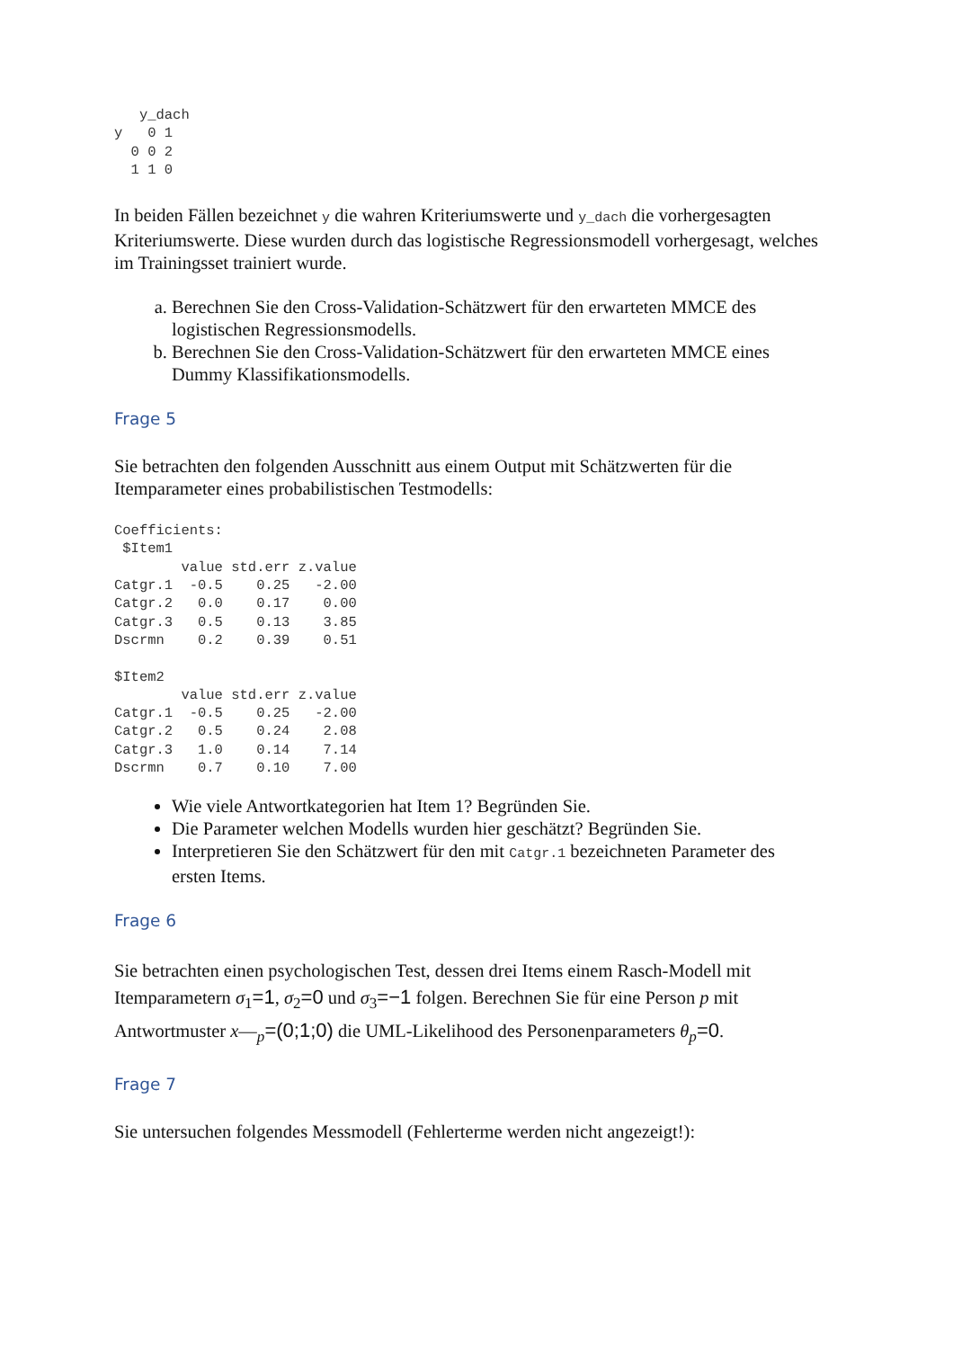y_dach
y   0 1
  0 0 2
  1 1 0
In beiden Fällen bezeichnet y die wahren Kriteriumswerte und y_dach die vorhergesagten Kriteriumswerte. Diese wurden durch das logistische Regressionsmodell vorhergesagt, welches im Trainingsset trainiert wurde.
a. Berechnen Sie den Cross-Validation-Schätzwert für den erwarteten MMCE des logistischen Regressionsmodells.
b. Berechnen Sie den Cross-Validation-Schätzwert für den erwarteten MMCE eines Dummy Klassifikationsmodells.
Frage 5
Sie betrachten den folgenden Ausschnitt aus einem Output mit Schätzwerten für die Itemparameter eines probabilistischen Testmodells:
Coefficients:
 $Item1
        value std.err z.value
Catgr.1  -0.5    0.25   -2.00
Catgr.2   0.0    0.17    0.00
Catgr.3   0.5    0.13    3.85
Dscrmn    0.2    0.39    0.51

$Item2
        value std.err z.value
Catgr.1  -0.5    0.25   -2.00
Catgr.2   0.5    0.24    2.08
Catgr.3   1.0    0.14    7.14
Dscrmn    0.7    0.10    7.00
Wie viele Antwortkategorien hat Item 1? Begründen Sie.
Die Parameter welchen Modells wurden hier geschätzt? Begründen Sie.
Interpretieren Sie den Schätzwert für den mit Catgr.1 bezeichneten Parameter des ersten Items.
Frage 6
Sie betrachten einen psychologischen Test, dessen drei Items einem Rasch-Modell mit Itemparametern σ<sub>1</sub>=1, σ<sub>2</sub>=0 und σ<sub>3</sub>=−1 folgen. Berechnen Sie für eine Person p mit Antwortmuster x—<sub>p</sub>=(0;1;0) die UML-Likelihood des Personenparameters θ<sub>p</sub>=0.
Frage 7
Sie untersuchen folgendes Messmodell (Fehlerterme werden nicht angezeigt!):